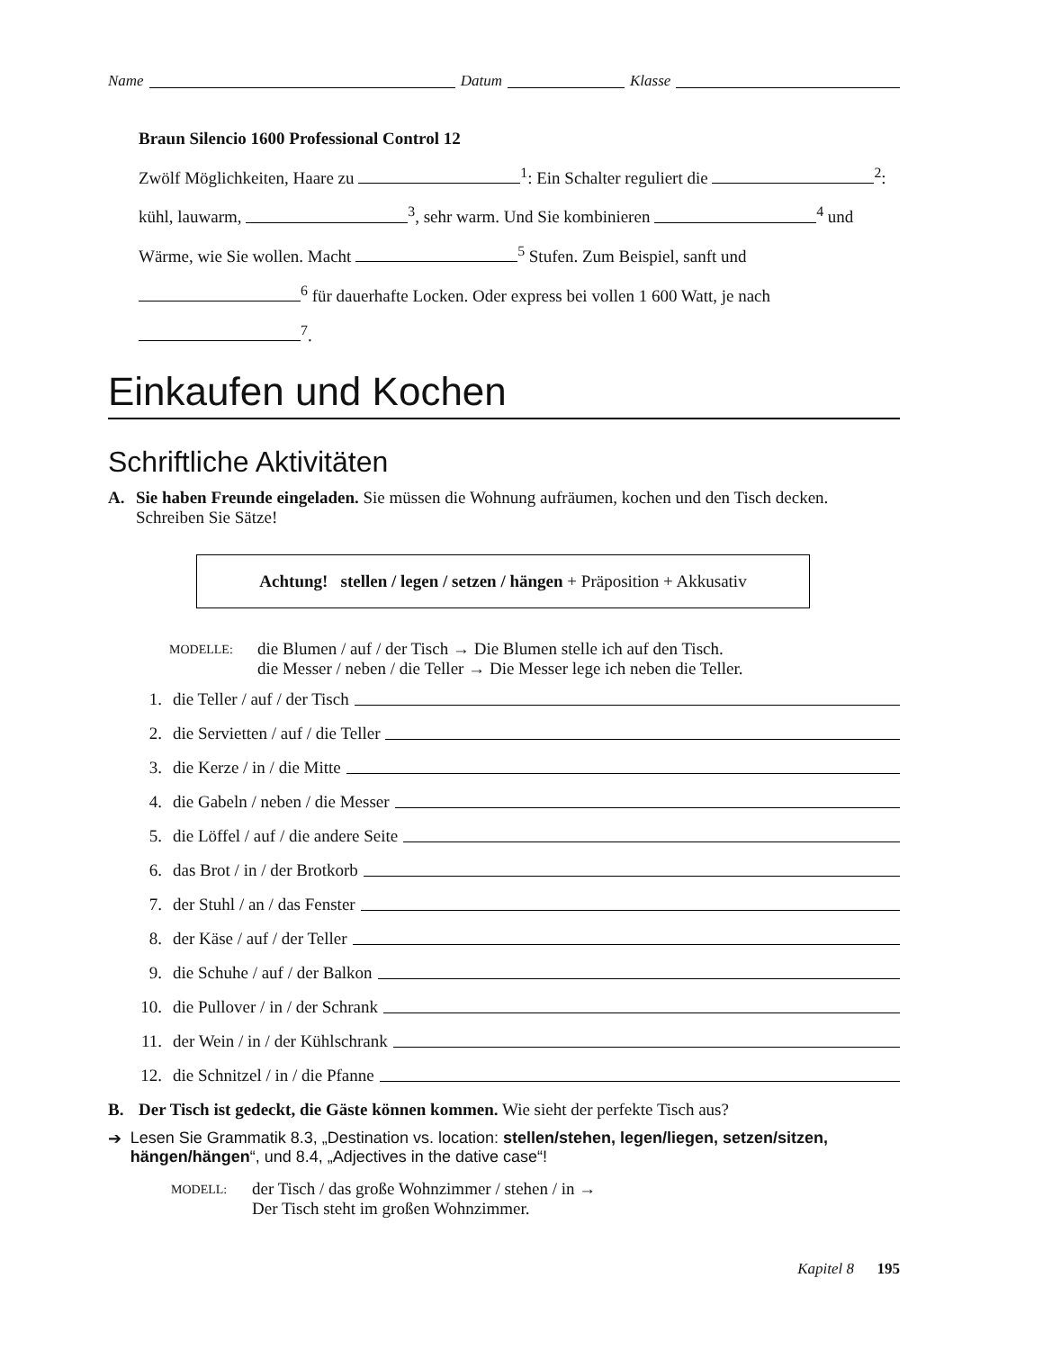Name Datum Klasse
Braun Silencio 1600 Professional Control 12
Zwölf Möglichkeiten, Haare zu <sup>1</sup>: Ein Schalter reguliert die <sup>2</sup>: kühl, lauwarm, <sup>3</sup>, sehr warm. Und Sie kombinieren <sup>4</sup> und Wärme, wie Sie wollen. Macht <sup>5</sup> Stufen. Zum Beispiel, sanft und <sup>6</sup> für dauerhafte Locken. Oder express bei vollen 1 600 Watt, je nach <sup>7</sup>.
Einkaufen und Kochen
Schriftliche Aktivitäten
A. Sie haben Freunde eingeladen. Sie müssen die Wohnung aufräumen, kochen und den Tisch decken. Schreiben Sie Sätze!
Achtung! stellen / legen / setzen / hängen + Präposition + Akkusativ
MODELLE: die Blumen / auf / der Tisch → Die Blumen stelle ich auf den Tisch.
die Messer / neben / die Teller → Die Messer lege ich neben die Teller.
1. die Teller / auf / der Tisch
2. die Servietten / auf / die Teller
3. die Kerze / in / die Mitte
4. die Gabeln / neben / die Messer
5. die Löffel / auf / die andere Seite
6. das Brot / in / der Brotkorb
7. der Stuhl / an / das Fenster
8. der Käse / auf / der Teller
9. die Schuhe / auf / der Balkon
10. die Pullover / in / der Schrank
11. der Wein / in / der Kühlschrank
12. die Schnitzel / in / die Pfanne
B. Der Tisch ist gedeckt, die Gäste können kommen. Wie sieht der perfekte Tisch aus?
➔ Lesen Sie Grammatik 8.3, „Destination vs. location: stellen/stehen, legen/liegen, setzen/sitzen, hängen/hängen“, und 8.4, „Adjectives in the dative case“!
MODELL: der Tisch / das große Wohnzimmer / stehen / in →
Der Tisch steht im großen Wohnzimmer.
Kapitel 8 195